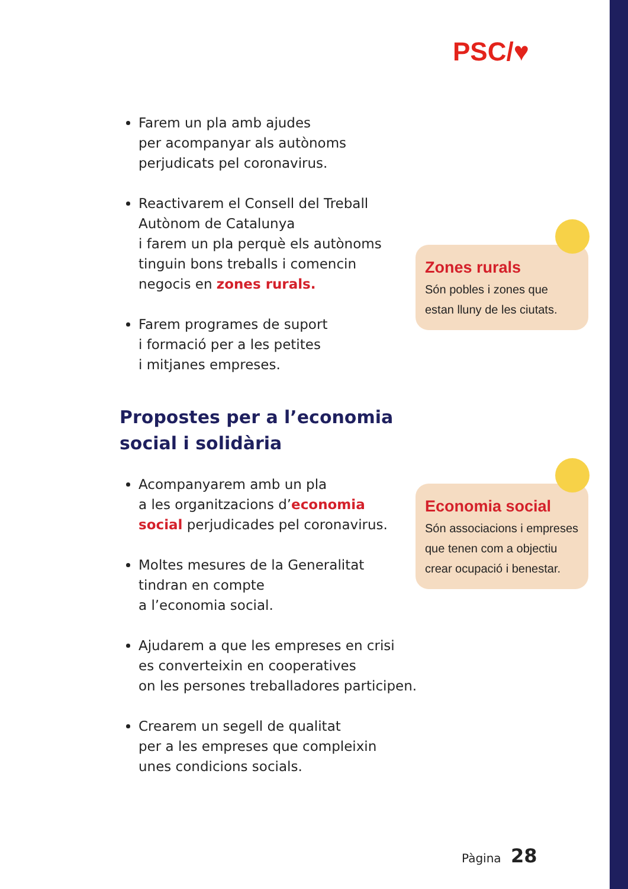PSC/♥
Farem un pla amb ajudes
per acompanyar als autònoms
perjudicats pel coronavirus.
Reactivarem el Consell del Treball
Autònom de Catalunya
i farem un pla perquè els autònoms
tinguin bons treballs i comencin
negocis en zones rurals.
Farem programes de suport
i formació per a les petites
i mitjanes empreses.
Propostes per a l’economia
social i solidària
Acompanyarem amb un pla
a les organitzacions d’economia
social perjudicades pel coronavirus.
Moltes mesures de la Generalitat
tindran en compte
a l’economia social.
Ajudarem a que les empreses en crisi
es converteixin en cooperatives
on les persones treballadores participen.
Crearem un segell de qualitat
per a les empreses que compleixin
unes condicions socials.
Zones rurals
Són pobles i zones que estan lluny de les ciutats.
Economia social
Són associacions i empreses que tenen com a objectiu crear ocupació i benestar.
Pàgina 28